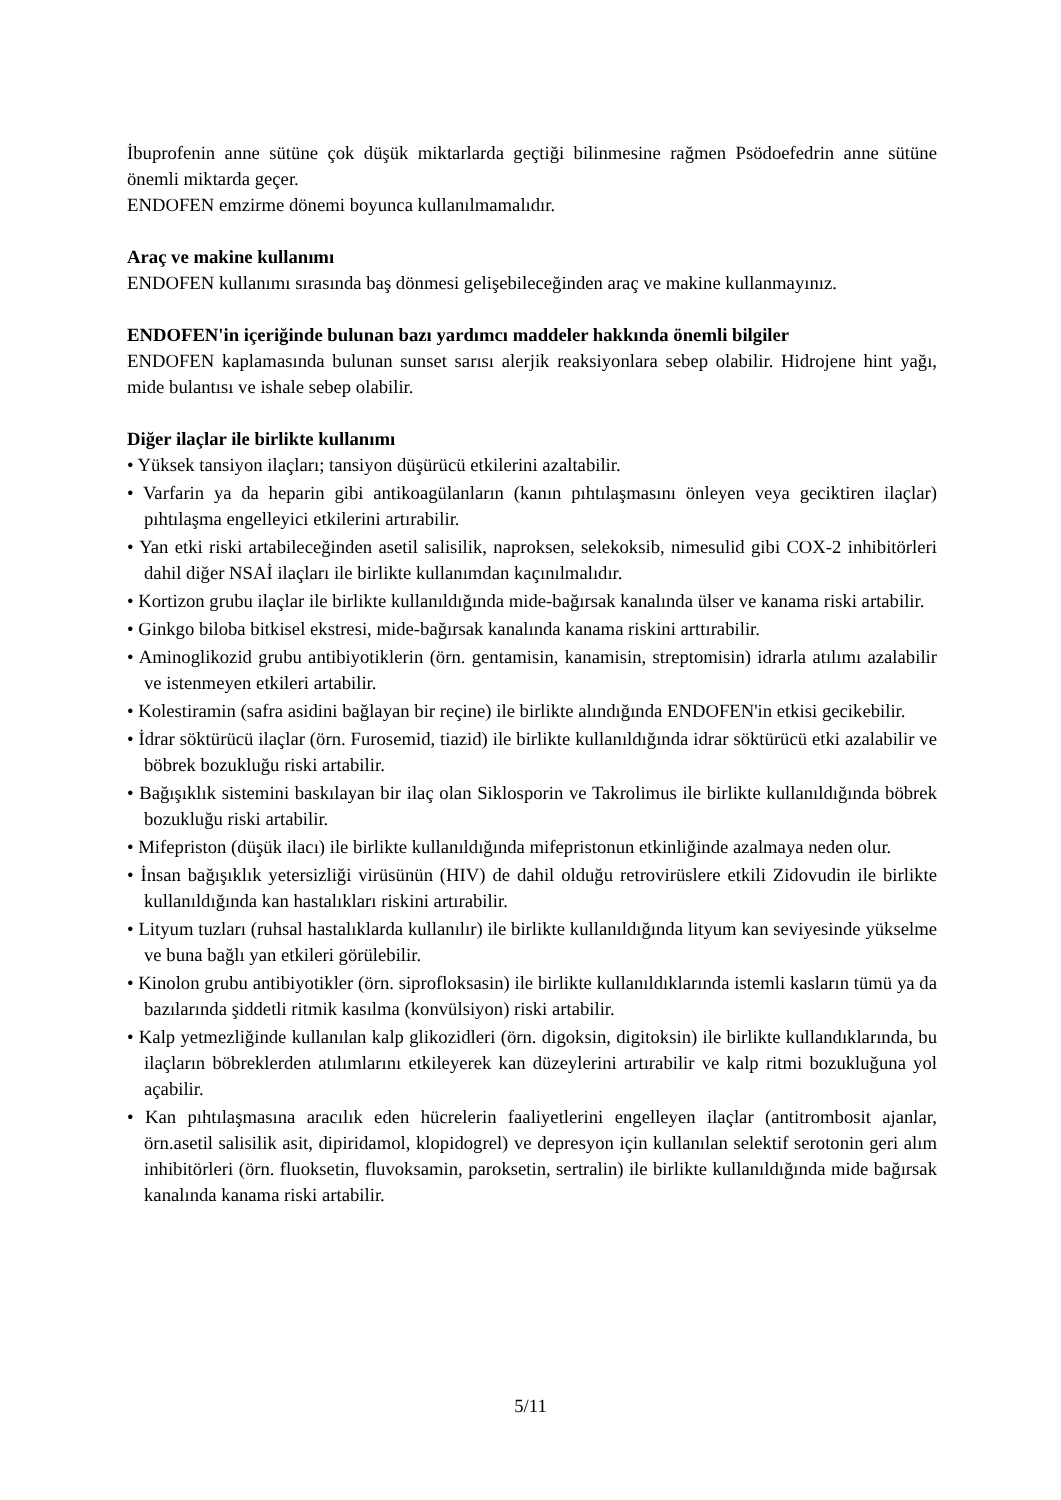İbuprofenin anne sütüne çok düşük miktarlarda geçtiği bilinmesine rağmen Psödoefedrin anne sütüne önemli miktarda geçer.
ENDOFEN emzirme dönemi boyunca kullanılmamalıdır.
Araç ve makine kullanımı
ENDOFEN kullanımı sırasında baş dönmesi gelişebileceğinden araç ve makine kullanmayınız.
ENDOFEN'in içeriğinde bulunan bazı yardımcı maddeler hakkında önemli bilgiler
ENDOFEN kaplamasında bulunan sunset sarısı alerjik reaksiyonlara sebep olabilir. Hidrojene hint yağı, mide bulantısı ve ishale sebep olabilir.
Diğer ilaçlar ile birlikte kullanımı
• Yüksek tansiyon ilaçları; tansiyon düşürücü etkilerini azaltabilir.
• Varfarin ya da heparin gibi antikoagülanların (kanın pıhtılaşmasını önleyen veya geciktiren ilaçlar) pıhtılaşma engelleyici etkilerini artırabilir.
• Yan etki riski artabileceğinden asetil salisilik, naproksen, selekoksib, nimesulid gibi COX-2 inhibitörleri dahil diğer NSAİ ilaçları ile birlikte kullanımdan kaçınılmalıdır.
• Kortizon grubu ilaçlar ile birlikte kullanıldığında mide-bağırsak kanalında ülser ve kanama riski artabilir.
• Ginkgo biloba bitkisel ekstresi, mide-bağırsak kanalında kanama riskini arttırabilir.
• Aminoglikozid grubu antibiyotiklerin (örn. gentamisin, kanamisin, streptomisin) idrarla atılımı azalabilir ve istenmeyen etkileri artabilir.
• Kolestiramin (safra asidini bağlayan bir reçine) ile birlikte alındığında ENDOFEN'in etkisi gecikebilir.
• İdrar söktürücü ilaçlar (örn. Furosemid, tiazid) ile birlikte kullanıldığında idrar söktürücü etki azalabilir ve böbrek bozukluğu riski artabilir.
• Bağışıklık sistemini baskılayan bir ilaç olan Siklosporin ve Takrolimus ile birlikte kullanıldığında böbrek bozukluğu riski artabilir.
• Mifepriston (düşük ilacı) ile birlikte kullanıldığında mifepristonun etkinliğinde azalmaya neden olur.
• İnsan bağışıklık yetersizliği virüsünün (HIV) de dahil olduğu retrovirüslere etkili Zidovudin ile birlikte kullanıldığında kan hastalıkları riskini artırabilir.
• Lityum tuzları (ruhsal hastalıklarda kullanılır) ile birlikte kullanıldığında lityum kan seviyesinde yükselme ve buna bağlı yan etkileri görülebilir.
• Kinolon grubu antibiyotikler (örn. siprofloksasin) ile birlikte kullanıldıklarında istemli kasların tümü ya da bazılarında şiddetli ritmik kasılma (konvülsiyon) riski artabilir.
• Kalp yetmezliğinde kullanılan kalp glikozidleri (örn. digoksin, digitoksin) ile birlikte kullandıklarında, bu ilaçların böbreklerden atılımlarını etkileyerek kan düzeylerini artırabilir ve kalp ritmi bozukluğuna yol açabilir.
• Kan pıhtılaşmasına aracılık eden hücrelerin faaliyetlerini engelleyen ilaçlar (antitrombosit ajanlar, örn.asetil salisilik asit, dipiridamol, klopidogrel) ve depresyon için kullanılan selektif serotonin geri alım inhibitörleri (örn. fluoksetin, fluvoksamin, paroksetin, sertralin) ile birlikte kullanıldığında mide bağırsak kanalında kanama riski artabilir.
5/11